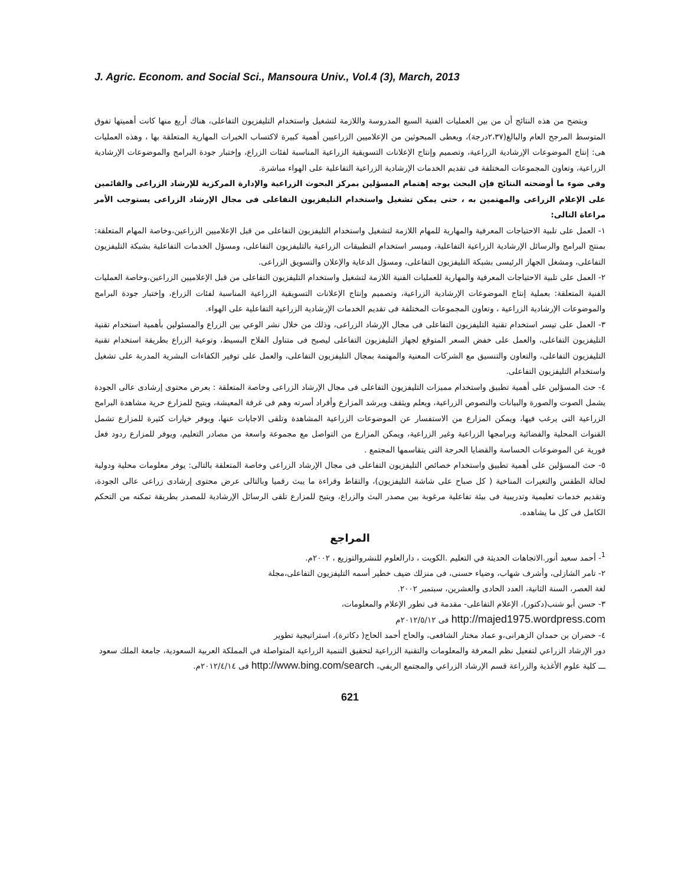J. Agric. Econom. and Social Sci., Mansoura Univ., Vol.4 (3), March, 2013
ويتضح من هذه النتائج أن من بين العمليات الفنية السبع المدروسة واللازمة لتشغيل واستخدام التليفزيون التفاعلى، هناك أربع منها كانت أهميتها تفوق المتوسط المرجح العام والبالغ(٢،٣٧درجة)، ويعطى المبحوثين من الإعلاميين الزراعيين أهمية كبيرة لاكتساب الخبرات المهارية المتعلقة بها ، وهذه العمليات هى: إنتاج الموضوعات الإرشادية الزراعية، وتصميم وإنتاج الإعلانات التسويقية الزراعية المناسبة لفئات الزراع، وإختبار جودة البرامج والموضوعات الإرشادية الزراعية، وتعاون المجموعات المختلفة فى تقديم الخدمات الإرشادية الزراعية التفاعلية على الهواء مباشرة.
وفى ضوء ما أوضحته النتائج فإن البحث يوجه إهتمام المسؤلين بمركز البحوث الزراعية والإدارة المركزية للإرشاد الزراعى والقائمين على الإعلام الزراعى والمهتمين به ، حتى يمكن تشغيل واستخدام التليفزيون التفاعلى فى مجال الإرشاد الزراعى يستوجب الأمر مراعاة التالى:
١- العمل على تلبية الاحتياجات المعرفية والمهارية للمهام اللازمة لتشغيل واستخدام التليفزيون التفاعلى من قبل الإعلاميين الزراعين،وخاصة المهام المتعلقة: بمنتج البرامج والرسائل الإرشادية الزراعية التفاعلية، وميسر استخدام التطبيقات الزراعية بالتليفزيون التفاعلى، ومسؤل الخدمات التفاعلية بشبكة التليفزيون التفاعلى، ومشغل الجهاز الرئيسى بشبكة التليفزيون التفاعلى، ومسؤل الدعاية والإعلان والتسويق الزراعى.
٢- العمل على تلبية الاحتياجات المعرفية والمهارية للعمليات الفنية اللازمة لتشغيل واستخدام التليفزيون التفاعلى من قبل الإعلاميين الزراعين،وخاصة العمليات الفنية المتعلقة: بعملية إنتاج الموضوعات الإرشادية الزراعية، وتصميم وإنتاج الإعلانات التسويقية الزراعية المناسبة لفئات الزراع، وإختبار جودة البرامج والموضوعات الإرشادية الزراعية ، وتعاون المجموعات المختلفة فى تقديم الخدمات الإرشادية الزراعية التفاعلية على الهواء.
٣- العمل على تيسر استخدام تقنية التليفزيون التفاعلى فى مجال الإرشاد الزراعى، وذلك من خلال نشر الوعي بين الزراع والمسئولين بأهمية استخدام تقنية التليفزيون التفاعلى، والعمل على خفض السعر المتوقع لجهاز التليفزيون التفاعلى ليصبح فى متناول الفلاح البسيط، وتوعية الزراع بطريقة استخدام تقنية التليفزيون التفاعلى، والتعاون والتنسيق مع الشركات المعنية والمهتمة بمجال التليفزيون التفاعلى، والعمل على توفير الكفاءات البشرية المدربة على تشغيل واستخدام التليفزيون التفاعلى.
٤- حث المسؤلين على أهمية تطبيق واستخدام مميزات التليفزيون التفاعلى فى مجال الإرشاد الزراعى وخاصة المتعلقة : بعرض محتوى إرشادى عالى الجودة يشمل الصوت والصورة والبيانات والنصوص الزراعية، ويعلم ويثقف ويرشد المزارع وأفراد أسرته وهم فى غرفة المعيشة، ويتيح للمزارع حرية مشاهدة البرامج الزراعية التى يرغب فيها، ويمكن المزارع من الاستفسار عن الموضوعات الزراعية المشاهدة وتلقى الاجابات عنها، ويوفر خيارات كثيرة للمزارع تشمل القنوات المحلية والفضائية وبرامجها الزراعية وغير الزراعية، ويمكن المزارع من التواصل مع مجموعة واسعة من مصادر التعليم، ويوفر للمزارع ردود فعل فورية عن الموضوعات الحساسة والقضايا الحرجة التى يتقاسمها المجتمع .
٥- حث المسؤلين على أهمية تطبيق واستخدام خصائص التليفزيون التفاعلى فى مجال الإرشاد الزراعى وخاصة المتعلقة بالتالى: يوفر معلومات محلية ودولية لحالة الطقس والتغيرات المناخية ( كل صباح على شاشة التليفزيون)، والتقاط وقراءة ما يبث رقميا وبالتالى عرض محتوى إرشادى زراعى عالى الجودة، وتقديم خدمات تعليمية وتدريبية فى بيئة تفاعلية مرغوبة بين مصدر البث والزراع، ويتيح للمزارع تلقى الرسائل الإرشادية للمصدر بطريقة تمكنه من التحكم الكامل فى كل ما يشاهده.
المراجع
<sup>1</sup>- أحمد سعيد أنور.الاتجاهات الحديثة في التعليم .الكويت ، دارالعلوم للنشروالتوزيع ، ٢٠٠٢م.
٢- تامر الشازلى، وأشرف شهاب، وضياء حسنى، فى منزلك ضيف خطير أسمه التليفزيون التفاعلى،مجلة
لغة العصر، السنة الثانية، العدد الحادى والعشرين، سبتمبر ٢٠٠٢.
٣- حسن أبو شنب(دكتور)، الإعلام التفاعلى- مقدمة فى تطور الإعلام والمعلومات،
http://majed1975.wordpress.com فى ٢٠١٢/٥/١٢م
٤- خضران بن حمدان الزهرانى،و عماد مختار الشافعى، والحاج أحمد الحاج( دكاترة)، استراتيجية تطوير
دور الإرشاد الزراعي لتفعيل نظم المعرفة والمعلومات والتقنية الزراعية لتحقيق التنمية الزراعية المتواصلة في المملكة العربية السعودية، جامعة الملك سعود ـــ كلية علوم الأغذية والزراعة قسم الإرشاد الزراعي والمجتمع الريفي، http://www.bing.com/search فى ٢٠١٢/٤/١٤م.
621